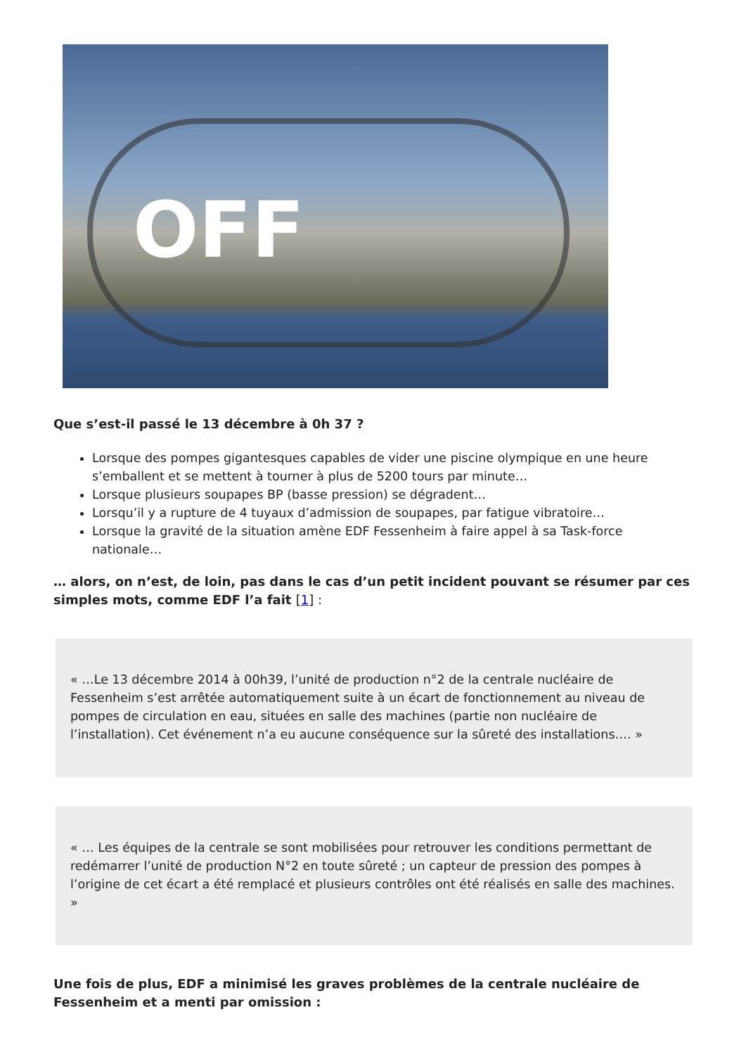OFF
Que s’est-il passé le 13 décembre à 0h 37 ?
Lorsque des pompes gigantesques capables de vider une piscine olympique en une heure s’emballent et se mettent à tourner à plus de 5200 tours par minute…
Lorsque plusieurs soupapes BP (basse pression) se dégradent…
Lorsqu’il y a rupture de 4 tuyaux d’admission de soupapes, par fatigue vibratoire…
Lorsque la gravité de la situation amène EDF Fessenheim à faire appel à sa Task-force nationale…
… alors, on n’est, de loin, pas dans le cas d’un petit incident pouvant se résumer par ces simples mots, comme EDF l’a fait [1] :
« …Le 13 décembre 2014 à 00h39, l’unité de production n°2 de la centrale nucléaire de Fessenheim s’est arrêtée automatiquement suite à un écart de fonctionnement au niveau de pompes de circulation en eau, situées en salle des machines (partie non nucléaire de l’installation). Cet événement n’a eu aucune conséquence sur la sûreté des installations…. »
« … Les équipes de la centrale se sont mobilisées pour retrouver les conditions permettant de redémarrer l’unité de production N°2 en toute sûreté ; un capteur de pression des pompes à l’origine de cet écart a été remplacé et plusieurs contrôles ont été réalisés en salle des machines. »
Une fois de plus, EDF a minimisé les graves problèmes de la centrale nucléaire de Fessenheim et a menti par omission :